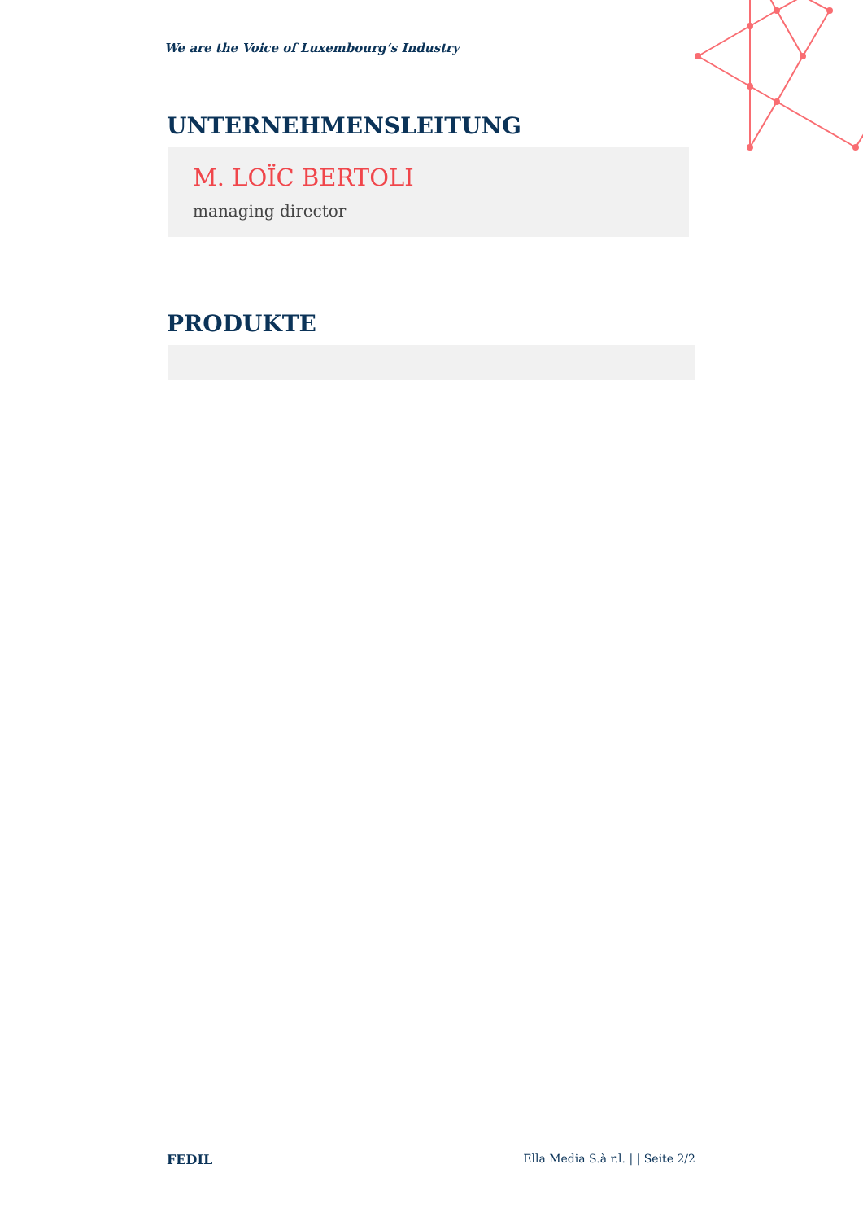We are the Voice of Luxembourg‘s Industry
UNTERNEHMENSLEITUNG
M. LOÏC BERTOLI
managing director
PRODUKTE
FEDIL Ella Media S.à r.l. | | Seite 2/2